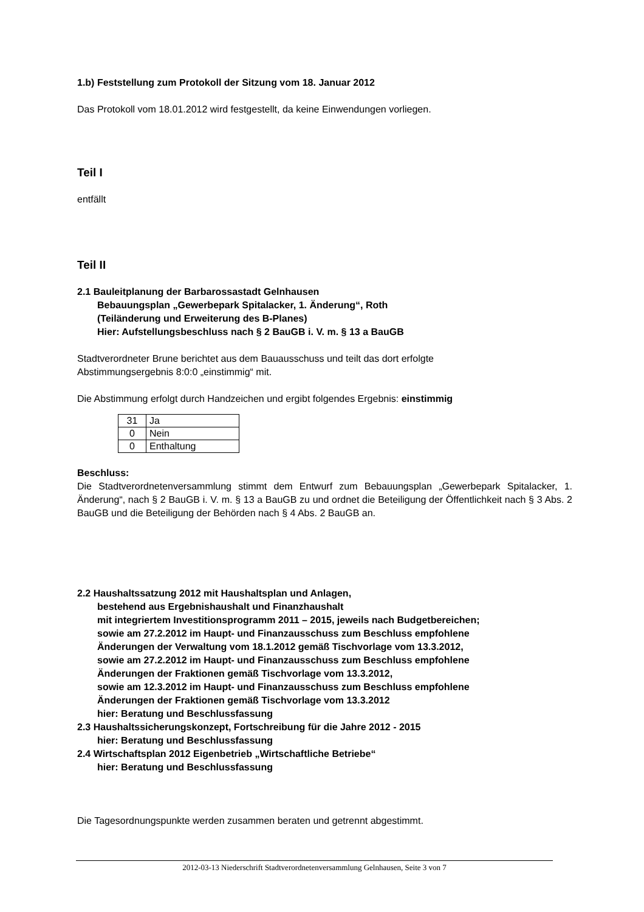1.b) Feststellung zum Protokoll der Sitzung vom 18. Januar 2012
Das Protokoll vom 18.01.2012 wird festgestellt, da keine Einwendungen vorliegen.
Teil I
entfällt
Teil II
2.1 Bauleitplanung der Barbarossastadt Gelnhausen
Bebauungsplan „Gewerbepark Spitalacker, 1. Änderung“, Roth
(Teiländerung und Erweiterung des B-Planes)
Hier: Aufstellungsbeschluss nach § 2 BauGB i. V. m. § 13 a BauGB
Stadtverordneter Brune berichtet aus dem Bauausschuss und teilt das dort erfolgte
Abstimmungsergebnis 8:0:0 „einstimmig“ mit.
Die Abstimmung erfolgt durch Handzeichen und ergibt folgendes Ergebnis: einstimmig
| 31 | Ja |
| 0 | Nein |
| 0 | Enthaltung |
Beschluss:
Die Stadtverordnetenversammlung stimmt dem Entwurf zum Bebauungsplan „Gewerbepark Spitalacker, 1. Änderung“, nach § 2 BauGB i. V. m. § 13 a BauGB zu und ordnet die Beteiligung der Öffentlichkeit nach § 3 Abs. 2 BauGB und die Beteiligung der Behörden nach § 4 Abs. 2 BauGB an.
2.2 Haushaltssatzung 2012 mit Haushaltsplan und Anlagen,
bestehend aus Ergebnishaushalt und Finanzhaushalt
mit integriertem Investitionsprogramm 2011 – 2015, jeweils nach Budgetbereichen;
sowie am 27.2.2012 im Haupt- und Finanzausschuss zum Beschluss empfohlene
Änderungen der Verwaltung vom 18.1.2012 gemäß Tischvorlage vom 13.3.2012,
sowie am 27.2.2012 im Haupt- und Finanzausschuss zum Beschluss empfohlene
Änderungen der Fraktionen gemäß Tischvorlage vom 13.3.2012,
sowie am 12.3.2012 im Haupt- und Finanzausschuss zum Beschluss empfohlene
Änderungen der Fraktionen gemäß Tischvorlage vom 13.3.2012
hier: Beratung und Beschlussfassung
2.3 Haushaltssicherungskonzept, Fortschreibung für die Jahre 2012 - 2015
hier: Beratung und Beschlussfassung
2.4 Wirtschaftsplan 2012 Eigenbetrieb „Wirtschaftliche Betriebe“
hier: Beratung und Beschlussfassung
Die Tagesordnungspunkte werden zusammen beraten und getrennt abgestimmt.
2012-03-13 Niederschrift Stadtverordnetenversammlung Gelnhausen, Seite 3 von 7